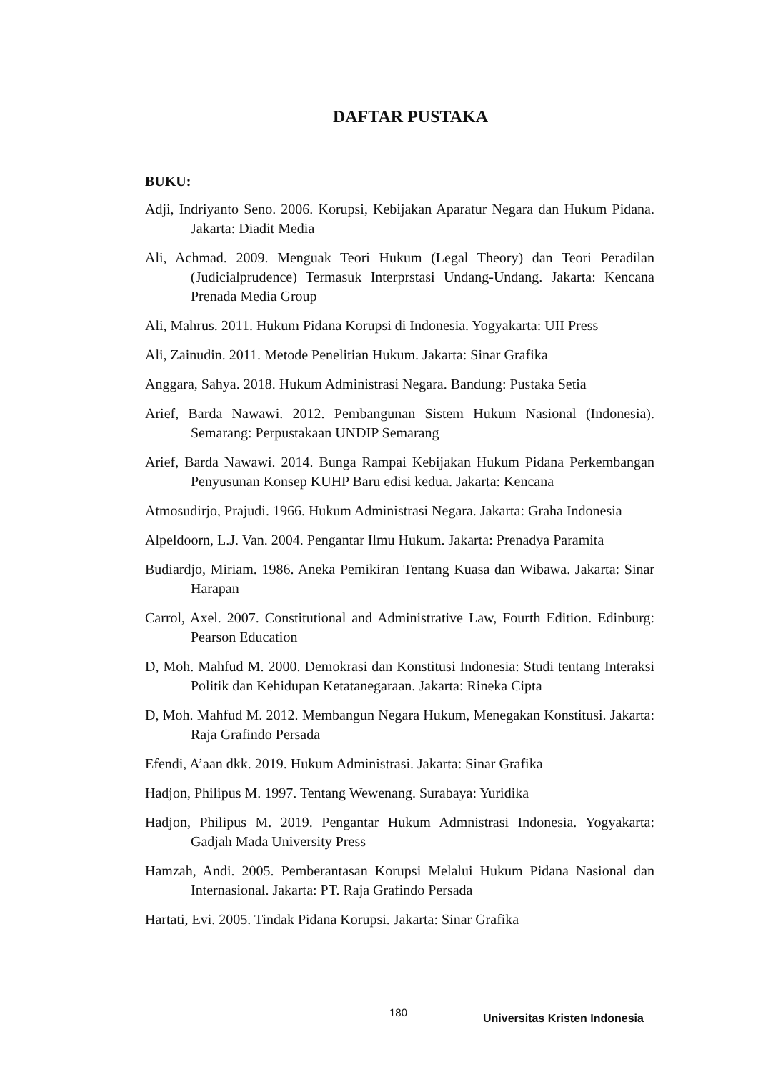DAFTAR PUSTAKA
BUKU:
Adji, Indriyanto Seno. 2006. Korupsi, Kebijakan Aparatur Negara dan Hukum Pidana. Jakarta: Diadit Media
Ali, Achmad. 2009. Menguak Teori Hukum (Legal Theory) dan Teori Peradilan (Judicialprudence) Termasuk Interprstasi Undang-Undang. Jakarta: Kencana Prenada Media Group
Ali, Mahrus. 2011. Hukum Pidana Korupsi di Indonesia. Yogyakarta: UII Press
Ali, Zainudin. 2011. Metode Penelitian Hukum. Jakarta: Sinar Grafika
Anggara, Sahya. 2018. Hukum Administrasi Negara. Bandung: Pustaka Setia
Arief, Barda Nawawi. 2012. Pembangunan Sistem Hukum Nasional (Indonesia). Semarang: Perpustakaan UNDIP Semarang
Arief, Barda Nawawi. 2014. Bunga Rampai Kebijakan Hukum Pidana Perkembangan Penyusunan Konsep KUHP Baru edisi kedua. Jakarta: Kencana
Atmosudirjo, Prajudi. 1966. Hukum Administrasi Negara. Jakarta: Graha Indonesia
Alpeldoorn, L.J. Van. 2004. Pengantar Ilmu Hukum. Jakarta: Prenadya Paramita
Budiardjo, Miriam. 1986. Aneka Pemikiran Tentang Kuasa dan Wibawa. Jakarta: Sinar Harapan
Carrol, Axel. 2007. Constitutional and Administrative Law, Fourth Edition. Edinburg: Pearson Education
D, Moh. Mahfud M. 2000. Demokrasi dan Konstitusi Indonesia: Studi tentang Interaksi Politik dan Kehidupan Ketatanegaraan. Jakarta: Rineka Cipta
D, Moh. Mahfud M. 2012. Membangun Negara Hukum, Menegakan Konstitusi. Jakarta: Raja Grafindo Persada
Efendi, A’aan dkk. 2019. Hukum Administrasi. Jakarta: Sinar Grafika
Hadjon, Philipus M. 1997. Tentang Wewenang. Surabaya: Yuridika
Hadjon, Philipus M. 2019. Pengantar Hukum Admnistrasi Indonesia. Yogyakarta: Gadjah Mada University Press
Hamzah, Andi. 2005. Pemberantasan Korupsi Melalui Hukum Pidana Nasional dan Internasional. Jakarta: PT. Raja Grafindo Persada
Hartati, Evi. 2005. Tindak Pidana Korupsi. Jakarta: Sinar Grafika
180 Universitas Kristen Indonesia